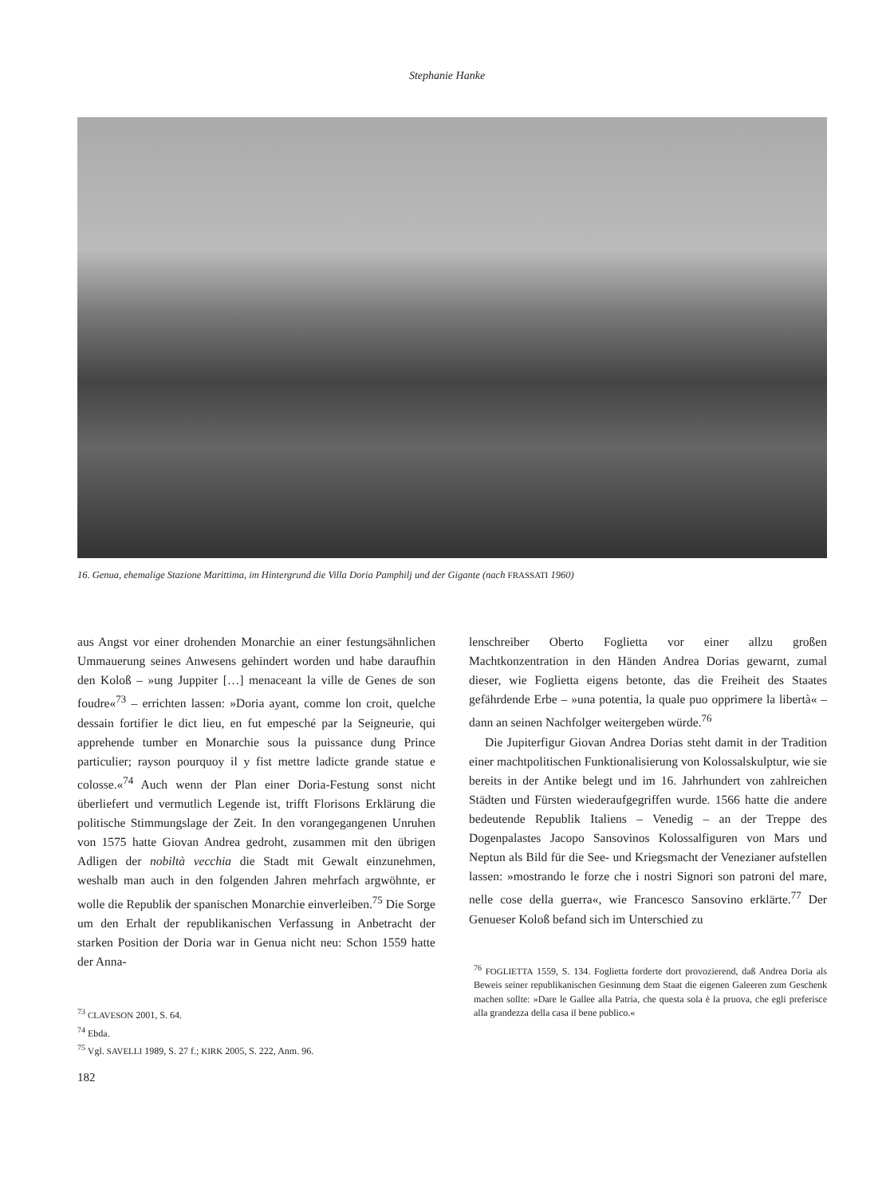Stephanie Hanke
16. Genua, ehemalige Stazione Marittima, im Hintergrund die Villa Doria Pamphilj und der Gigante (nach FRASSATI 1960)
aus Angst vor einer drohenden Monarchie an einer festungsähnlichen Ummauerung seines Anwesens gehindert worden und habe daraufhin den Koloß – »ung Juppiter […] menaceant la ville de Genes de son foudre«<sup>73</sup> – errichten lassen: »Doria ayant, comme lon croit, quelche dessain fortifier le dict lieu, en fut empesché par la Seigneurie, qui apprehende tumber en Monarchie sous la puissance dung Prince particulier; rayson pourquoy il y fist mettre ladicte grande statue e colosse.«<sup>74</sup> Auch wenn der Plan einer Doria-Festung sonst nicht überliefert und vermutlich Legende ist, trifft Florisons Erklärung die politische Stimmungslage der Zeit. In den vorangegangenen Unruhen von 1575 hatte Giovan Andrea gedroht, zusammen mit den übrigen Adligen der nobiltà vecchia die Stadt mit Gewalt einzunehmen, weshalb man auch in den folgenden Jahren mehrfach argwöhnte, er wolle die Republik der spanischen Monarchie einverleiben.<sup>75</sup> Die Sorge um den Erhalt der republikanischen Verfassung in Anbetracht der starken Position der Doria war in Genua nicht neu: Schon 1559 hatte der Anna-
<sup>73</sup> CLAVESON 2001, S. 64.
<sup>74</sup> Ebda.
<sup>75</sup> Vgl. SAVELLI 1989, S. 27 f.; KIRK 2005, S. 222, Anm. 96.
lenschreiber Oberto Foglietta vor einer allzu großen Machtkonzentration in den Händen Andrea Dorias gewarnt, zumal dieser, wie Foglietta eigens betonte, das die Freiheit des Staates gefährdende Erbe – »una potentia, la quale puo opprimere la libertà« – dann an seinen Nachfolger weitergeben würde.<sup>76</sup>
Die Jupiterfigur Giovan Andrea Dorias steht damit in der Tradition einer machtpolitischen Funktionalisierung von Kolossalskulptur, wie sie bereits in der Antike belegt und im 16. Jahrhundert von zahlreichen Städten und Fürsten wiederaufgegriffen wurde. 1566 hatte die andere bedeutende Republik Italiens – Venedig – an der Treppe des Dogenpalastes Jacopo Sansovinos Kolossalfiguren von Mars und Neptun als Bild für die See- und Kriegsmacht der Venezianer aufstellen lassen: »mostrando le forze che i nostri Signori son patroni del mare, nelle cose della guerra«, wie Francesco Sansovino erklärte.<sup>77</sup> Der Genueser Koloß befand sich im Unterschied zu
<sup>76</sup> FOGLIETTA 1559, S. 134. Foglietta forderte dort provozierend, daß Andrea Doria als Beweis seiner republikanischen Gesinnung dem Staat die eigenen Galeeren zum Geschenk machen sollte: »Dare le Gallee alla Patria, che questa sola è la pruova, che egli preferisce alla grandezza della casa il bene publico.«
182